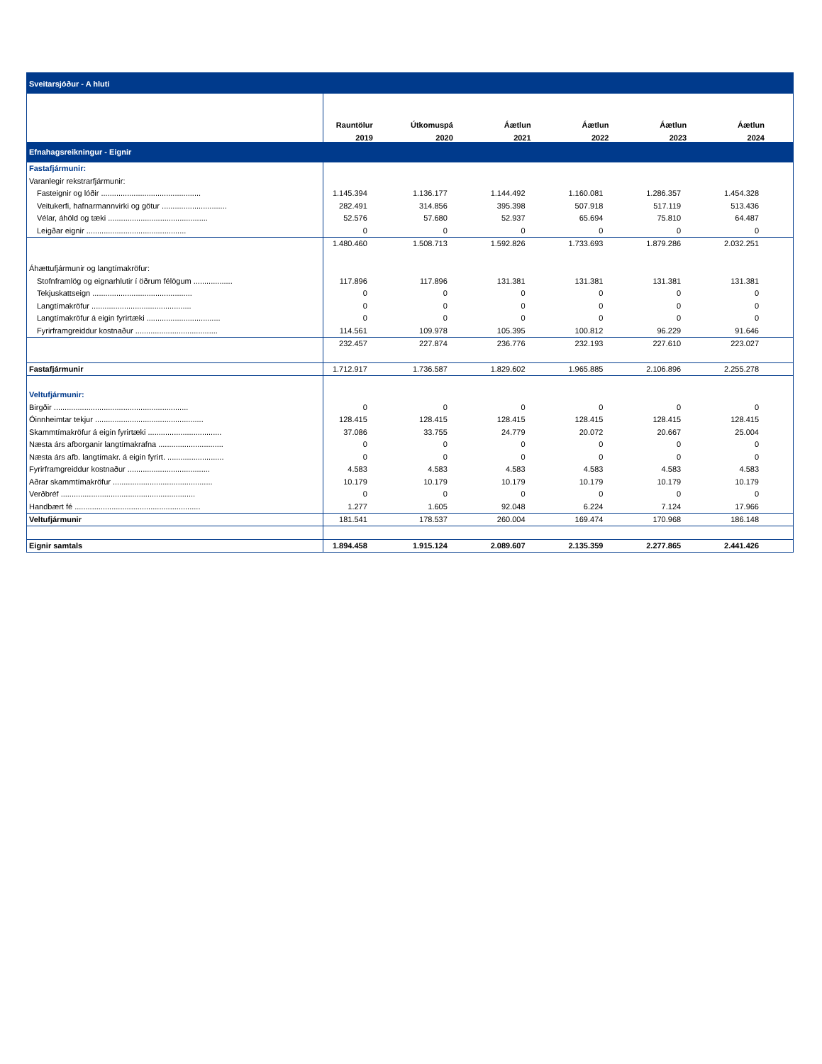| Sveitarsjóður - A hluti | | | | | | |
| | Rauntölur | Útkomuspá | Áætlun | Áætlun | Áætlun | Áætlun |
| | 2019 | 2020 | 2021 | 2022 | 2023 | 2024 |
| Efnahagsreikningur - Eignir | | | | | | |
| Fastafjármunir: | | | | | | |
| Varanlegir rekstrarfjármunir: | | | | | | |
| Fasteignir og lóðir .............................................. | 1.145.394 | 1.136.177 | 1.144.492 | 1.160.081 | 1.286.357 | 1.454.328 |
| Veitukerfi, hafnarmannvirki og götur .............................. | 282.491 | 314.856 | 395.398 | 507.918 | 517.119 | 513.436 |
| Vélar, áhöld og tæki .............................................. | 52.576 | 57.680 | 52.937 | 65.694 | 75.810 | 64.487 |
| Leigðar eignir .............................................. | 0 | 0 | 0 | 0 | 0 | 0 |
| | 1.480.460 | 1.508.713 | 1.592.826 | 1.733.693 | 1.879.286 | 2.032.251 |
| Áhættufjármunir og langtímakröfur: | | | | | | |
| Stofnframlög og eignarhlutir í öðrum félögum .................. | 117.896 | 117.896 | 131.381 | 131.381 | 131.381 | 131.381 |
| Tekjuskattseign .............................................. | 0 | 0 | 0 | 0 | 0 | 0 |
| Langtímakröfur .............................................. | 0 | 0 | 0 | 0 | 0 | 0 |
| Langtímakröfur á eigin fyrirtæki .................................. | 0 | 0 | 0 | 0 | 0 | 0 |
| Fyrirframgreiddur kostnaður ...................................... | 114.561 | 109.978 | 105.395 | 100.812 | 96.229 | 91.646 |
| | 232.457 | 227.874 | 236.776 | 232.193 | 227.610 | 223.027 |
| Fastafjármunir | 1.712.917 | 1.736.587 | 1.829.602 | 1.965.885 | 2.106.896 | 2.255.278 |
| Veltufjármunir: | | | | | | |
| Birgðir .............................................................. | 0 | 0 | 0 | 0 | 0 | 0 |
| Óinnheimtar tekjur .................................................. | 128.415 | 128.415 | 128.415 | 128.415 | 128.415 | 128.415 |
| Skammtímakröfur á eigin fyrirtæki .................................. | 37.086 | 33.755 | 24.779 | 20.072 | 20.667 | 25.004 |
| Næsta árs afborganir langtímakrafna .............................. | 0 | 0 | 0 | 0 | 0 | 0 |
| Næsta árs afb. langtímakr. á eigin fyrirt. .......................... | 0 | 0 | 0 | 0 | 0 | 0 |
| Fyrirframgreiddur kostnaður ...................................... | 4.583 | 4.583 | 4.583 | 4.583 | 4.583 | 4.583 |
| Aðrar skammtímakröfur .............................................. | 10.179 | 10.179 | 10.179 | 10.179 | 10.179 | 10.179 |
| Verðbréf .............................................................. | 0 | 0 | 0 | 0 | 0 | 0 |
| Handbært fé .......................................................... | 1.277 | 1.605 | 92.048 | 6.224 | 7.124 | 17.966 |
| Veltufjármunir | 181.541 | 178.537 | 260.004 | 169.474 | 170.968 | 186.148 |
| Eignir samtals | 1.894.458 | 1.915.124 | 2.089.607 | 2.135.359 | 2.277.865 | 2.441.426 |